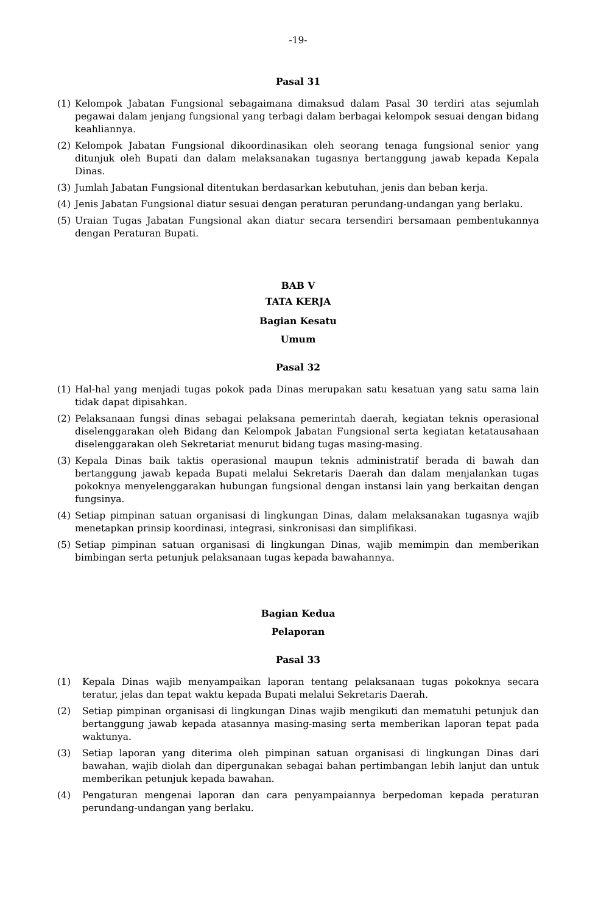-19-
Pasal 31
(1) Kelompok Jabatan Fungsional sebagaimana dimaksud dalam Pasal 30 terdiri atas sejumlah pegawai dalam jenjang fungsional yang terbagi dalam berbagai kelompok sesuai dengan bidang keahliannya.
(2) Kelompok Jabatan Fungsional dikoordinasikan oleh seorang tenaga fungsional senior yang ditunjuk oleh Bupati dan dalam melaksanakan tugasnya bertanggung jawab kepada Kepala Dinas.
(3) Jumlah Jabatan Fungsional ditentukan berdasarkan kebutuhan, jenis dan beban kerja.
(4) Jenis Jabatan Fungsional diatur sesuai dengan peraturan perundang-undangan yang berlaku.
(5) Uraian Tugas Jabatan Fungsional akan diatur secara tersendiri bersamaan pembentukannya dengan Peraturan Bupati.
BAB V
TATA KERJA
Bagian Kesatu
Umum
Pasal 32
(1) Hal-hal yang menjadi tugas pokok pada Dinas merupakan satu kesatuan yang satu sama lain tidak dapat dipisahkan.
(2) Pelaksanaan fungsi dinas sebagai pelaksana pemerintah daerah, kegiatan teknis operasional diselenggarakan oleh Bidang dan Kelompok Jabatan Fungsional serta kegiatan ketatausahaan diselenggarakan oleh Sekretariat menurut bidang tugas masing-masing.
(3) Kepala Dinas baik taktis operasional maupun teknis administratif berada di bawah dan bertanggung jawab kepada Bupati melalui Sekretaris Daerah dan dalam menjalankan tugas pokoknya menyelenggarakan hubungan fungsional dengan instansi lain yang berkaitan dengan fungsinya.
(4) Setiap pimpinan satuan organisasi di lingkungan Dinas, dalam melaksanakan tugasnya wajib menetapkan prinsip koordinasi, integrasi, sinkronisasi dan simplifikasi.
(5) Setiap pimpinan satuan organisasi di lingkungan Dinas, wajib memimpin dan memberikan bimbingan serta petunjuk pelaksanaan tugas kepada bawahannya.
Bagian Kedua
Pelaporan
Pasal 33
(1) Kepala Dinas wajib menyampaikan laporan tentang pelaksanaan tugas pokoknya secara teratur, jelas dan tepat waktu kepada Bupati melalui Sekretaris Daerah.
(2) Setiap pimpinan organisasi di lingkungan Dinas wajib mengikuti dan mematuhi petunjuk dan bertanggung jawab kepada atasannya masing-masing serta memberikan laporan tepat pada waktunya.
(3) Setiap laporan yang diterima oleh pimpinan satuan organisasi di lingkungan Dinas dari bawahan, wajib diolah dan dipergunakan sebagai bahan pertimbangan lebih lanjut dan untuk memberikan petunjuk kepada bawahan.
(4) Pengaturan mengenai laporan dan cara penyampaiannya berpedoman kepada peraturan perundang-undangan yang berlaku.